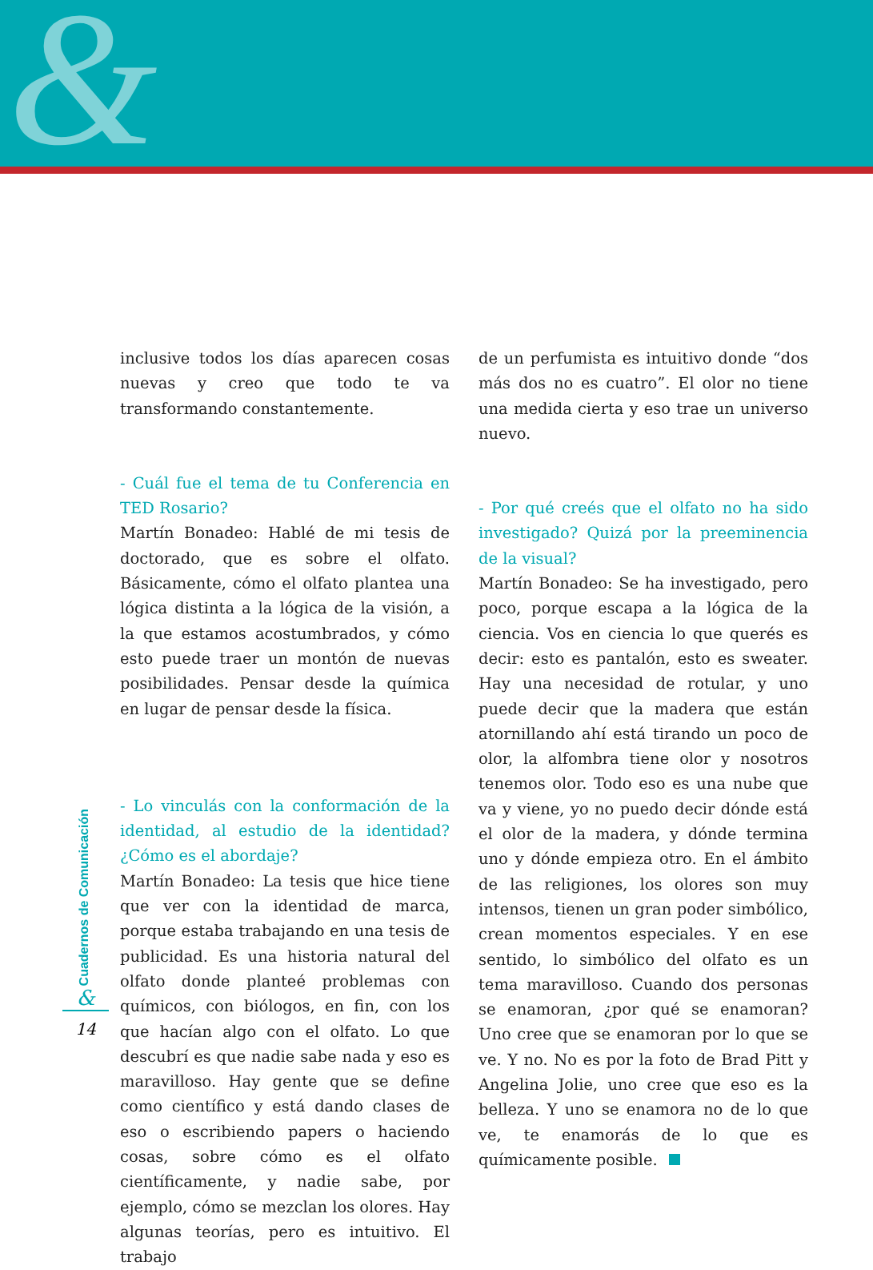&
inclusive todos los días aparecen cosas nuevas y creo que todo te va transformando constantemente.
- Cuál fue el tema de tu Conferencia en TED Rosario?
Martín Bonadeo: Hablé de mi tesis de doctorado, que es sobre el olfato. Básicamente, cómo el olfato plantea una lógica distinta a la lógica de la visión, a la que estamos acostumbrados, y cómo esto puede traer un montón de nuevas posibilidades. Pensar desde la química en lugar de pensar desde la física.
- Lo vinculás con la conformación de la identidad, al estudio de la identidad? ¿Cómo es el abordaje?
Martín Bonadeo: La tesis que hice tiene que ver con la identidad de marca, porque estaba trabajando en una tesis de publicidad. Es una historia natural del olfato donde planteé problemas con químicos, con biólogos, en fin, con los que hacían algo con el olfato. Lo que descubrí es que nadie sabe nada y eso es maravilloso. Hay gente que se define como científico y está dando clases de eso o escribiendo papers o haciendo cosas, sobre cómo es el olfato científicamente, y nadie sabe, por ejemplo, cómo se mezclan los olores. Hay algunas teorías, pero es intuitivo. El trabajo
de un perfumista es intuitivo donde “dos más dos no es cuatro”. El olor no tiene una medida cierta y eso trae un universo nuevo.
- Por qué creés que el olfato no ha sido investigado? Quizá por la preeminencia de la visual?
Martín Bonadeo: Se ha investigado, pero poco, porque escapa a la lógica de la ciencia. Vos en ciencia lo que querés es decir: esto es pantalón, esto es sweater. Hay una necesidad de rotular, y uno puede decir que la madera que están atornillando ahí está tirando un poco de olor, la alfombra tiene olor y nosotros tenemos olor. Todo eso es una nube que va y viene, yo no puedo decir dónde está el olor de la madera, y dónde termina uno y dónde empieza otro. En el ámbito de las religiones, los olores son muy intensos, tienen un gran poder simbólico, crean momentos especiales. Y en ese sentido, lo simbólico del olfato es un tema maravilloso. Cuando dos personas se enamoran, ¿por qué se enamoran? Uno cree que se enamoran por lo que se ve. Y no. No es por la foto de Brad Pitt y Angelina Jolie, uno cree que eso es la belleza. Y uno se enamora no de lo que ve, te enamorás de lo que es químicamente posible.
Cuadernos de Comunicación
&
14